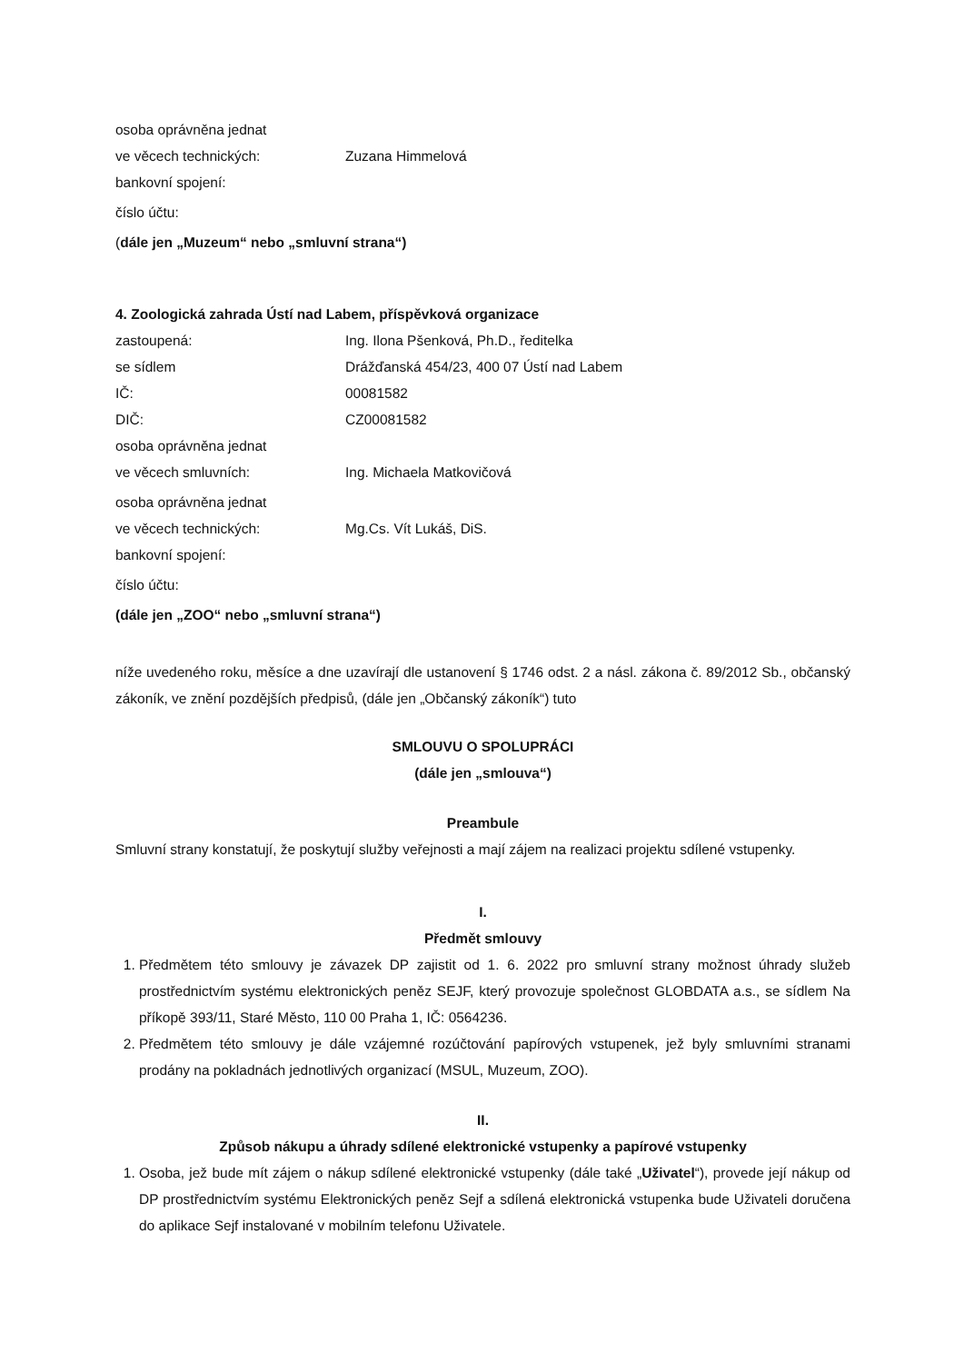osoba oprávněna jednat
ve věcech technických: Zuzana Himmelová
bankovní spojení:
číslo účtu:
(dále jen „Muzeum“ nebo „smluvní strana“)
4. Zoologická zahrada Ústí nad Labem, příspěvková organizace
zastoupená: Ing. Ilona Pšenková, Ph.D., ředitelka
se sídlem Drážďanská 454/23, 400 07 Ústí nad Labem
IČ: 00081582
DIČ: CZ00081582
osoba oprávněna jednat
ve věcech smluvních: Ing. Michaela Matkovičová
osoba oprávněna jednat
ve věcech technických: Mg.Cs. Vít Lukáš, DiS.
bankovní spojení:
číslo účtu:
(dále jen „ZOO“ nebo „smluvní strana“)
níže uvedeného roku, měsíce a dne uzavírají dle ustanovení § 1746 odst. 2 a násl. zákona č. 89/2012 Sb., občanský zákoník, ve znění pozdějších předpisů, (dále jen „Občanský zákoník“) tuto
SMLOUVU O SPOLUPRÁCI
(dále jen „smlouva“)
Preambule
Smluvní strany konstatují, že poskytují služby veřejnosti a mají zájem na realizaci projektu sdílené vstupenky.
I.
Předmět smlouvy
1. Předmětem této smlouvy je závazek DP zajistit od 1. 6. 2022 pro smluvní strany možnost úhrady služeb prostřednictvím systému elektronických peněz SEJF, který provozuje společnost GLOBDATA a.s., se sídlem Na příkopě 393/11, Staré Město, 110 00 Praha 1, IČ: 0564236.
2. Předmětem této smlouvy je dále vzájemné rozúčtování papírových vstupenek, jež byly smluvními stranami prodány na pokladnách jednotlivých organizací (MSUL, Muzeum, ZOO).
II.
Způsob nákupu a úhrady sdílené elektronické vstupenky a papírové vstupenky
1. Osoba, jež bude mít zájem o nákup sdílené elektronické vstupenky (dále také „Uživatel“), provede její nákup od DP prostřednictvím systému Elektronických peněz Sejf a sdílená elektronická vstupenka bude Uživateli doručena do aplikace Sejf instalované v mobilním telefonu Uživatele.